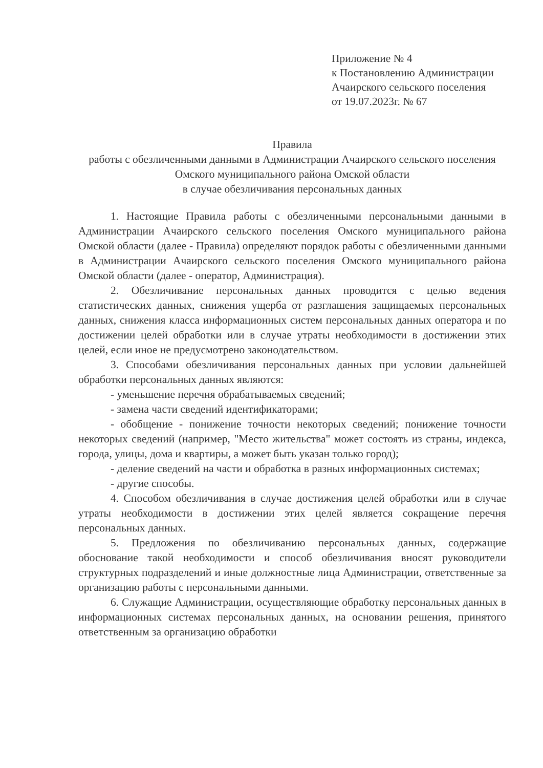Приложение № 4
к Постановлению Администрации
Ачаирского сельского поселения
от 19.07.2023г. № 67
Правила
работы с обезличенными данными в Администрации Ачаирского сельского поселения Омского муниципального района Омской области
в случае обезличивания персональных данных
1. Настоящие Правила работы с обезличенными персональными данными в Администрации Ачаирского сельского поселения Омского муниципального района Омской области (далее - Правила) определяют порядок работы с обезличенными данными в Администрации Ачаирского сельского поселения Омского муниципального района Омской области (далее - оператор, Администрация).
2. Обезличивание персональных данных проводится с целью ведения статистических данных, снижения ущерба от разглашения защищаемых персональных данных, снижения класса информационных систем персональных данных оператора и по достижении целей обработки или в случае утраты необходимости в достижении этих целей, если иное не предусмотрено законодательством.
3. Способами обезличивания персональных данных при условии дальнейшей обработки персональных данных являются:
- уменьшение перечня обрабатываемых сведений;
- замена части сведений идентификаторами;
- обобщение - понижение точности некоторых сведений; понижение точности некоторых сведений (например, "Место жительства" может состоять из страны, индекса, города, улицы, дома и квартиры, а может быть указан только город);
- деление сведений на части и обработка в разных информационных системах;
- другие способы.
4. Способом обезличивания в случае достижения целей обработки или в случае утраты необходимости в достижении этих целей является сокращение перечня персональных данных.
5. Предложения по обезличиванию персональных данных, содержащие обоснование такой необходимости и способ обезличивания вносят руководители структурных подразделений и иные должностные лица Администрации, ответственные за организацию работы с персональными данными.
6. Служащие Администрации, осуществляющие обработку персональных данных в информационных системах персональных данных, на основании решения, принятого ответственным за организацию обработки